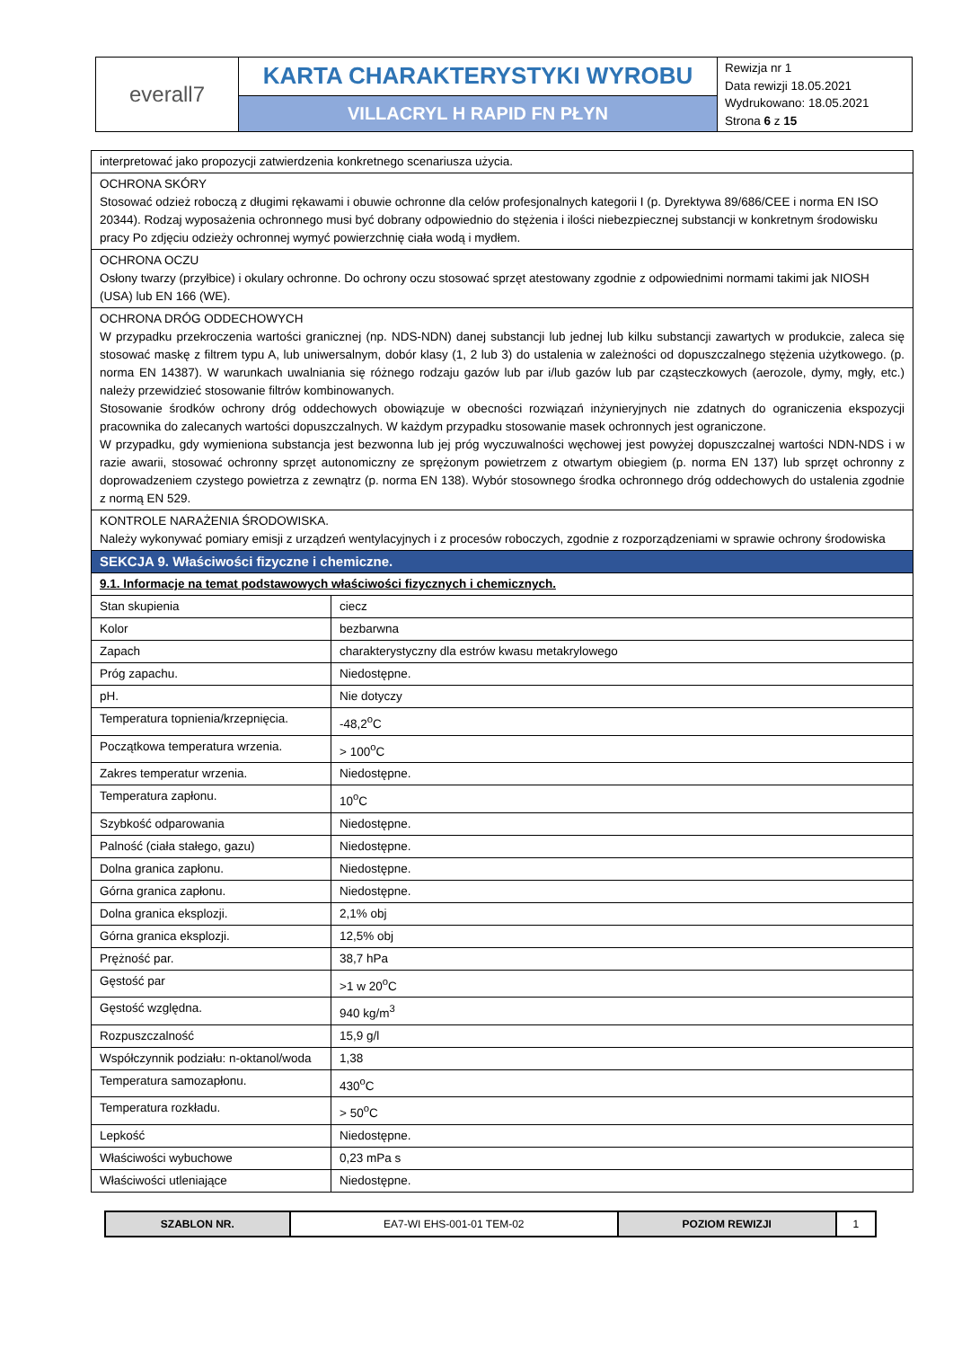| everall7 | KARTA CHARAKTERYSTYKI WYROBU | Rewizja nr 1 Data rewizji 18.05.2021 Wydrukowano: 18.05.2021 Strona 6 z 15 |
| | VILLACRYL H RAPID FN PŁYN | |
| interpretować jako propozycji zatwierdzenia konkretnego scenariusza użycia. | |
| OCHRONA SKÓRY Stosować odzież roboczą z długimi rękawami i obuwie ochronne dla celów profesjonalnych kategorii I (p. Dyrektywa 89/686/CEE i norma EN ISO 20344). Rodzaj wyposażenia ochronnego musi być dobrany odpowiednio do stężenia i ilości niebezpiecznej substancji w konkretnym środowisku pracy Po zdjęciu odzieży ochronnej wymyć powierzchnię ciała wodą i mydłem. | |
| OCHRONA OCZU Osłony twarzy (przyłbice) i okulary ochronne. Do ochrony oczu stosować sprzęt atestowany zgodnie z odpowiednimi normami takimi jak NIOSH (USA) lub EN 166 (WE). | |
| OCHRONA DRÓG ODDECHOWYCH W przypadku przekroczenia wartości granicznej (np. NDS-NDN) danej substancji lub jednej lub kilku substancji zawartych w produkcie, zaleca się stosować maskę z filtrem typu A, lub uniwersalnym, dobór klasy (1, 2 lub 3) do ustalenia w zależności od dopuszczalnego stężenia użytkowego. (p. norma EN 14387). W warunkach uwalniania się różnego rodzaju gazów lub par i/lub gazów lub par cząsteczkowych (aerozole, dymy, mgły, etc.) należy przewidzieć stosowanie filtrów kombinowanych. Stosowanie środków ochrony dróg oddechowych obowiązuje w obecności rozwiązań inżynieryjnych nie zdatnych do ograniczenia ekspozycji pracownika do zalecanych wartości dopuszczalnych. W każdym przypadku stosowanie masek ochronnych jest ograniczone. W przypadku, gdy wymieniona substancja jest bezwonna lub jej próg wyczuwalności węchowej jest powyżej dopuszczalnej wartości NDN-NDS i w razie awarii, stosować ochronny sprzęt autonomiczny ze sprężonym powietrzem z otwartym obiegiem (p. norma EN 137) lub sprzęt ochronny z doprowadzeniem czystego powietrza z zewnątrz (p. norma EN 138). Wybór stosownego środka ochronnego dróg oddechowych do ustalenia zgodnie z normą EN 529. | |
| KONTROLE NARAŻENIA ŚRODOWISKA. Należy wykonywać pomiary emisji z urządzeń wentylacyjnych i z procesów roboczych, zgodnie z rozporządzeniami w sprawie ochrony środowiska | |
| SEKCJA 9. Właściwości fizyczne i chemiczne. | |
| 9.1. Informacje na temat podstawowych właściwości fizycznych i chemicznych. | |
| Stan skupienia | ciecz |
| Kolor | bezbarwna |
| Zapach | charakterystyczny dla estrów kwasu metakrylowego |
| Próg zapachu. | Niedostępne. |
| pH. | Nie dotyczy |
| Temperatura topnienia/krzepnięcia. | -48,2<sup>o</sup>C |
| Początkowa temperatura wrzenia. | > 100<sup>o</sup>C |
| Zakres temperatur wrzenia. | Niedostępne. |
| Temperatura zapłonu. | 10<sup>o</sup>C |
| Szybkość odparowania | Niedostępne. |
| Palność (ciała stałego, gazu) | Niedostępne. |
| Dolna granica zapłonu. | Niedostępne. |
| Górna granica zapłonu. | Niedostępne. |
| Dolna granica eksplozji. | 2,1% obj |
| Górna granica eksplozji. | 12,5% obj |
| Prężność par. | 38,7 hPa |
| Gęstość par | >1 w 20<sup>o</sup>C |
| Gęstość względna. | 940 kg/m<sup>3</sup> |
| Rozpuszczalność | 15,9 g/l |
| Współczynnik podziału: n-oktanol/woda | 1,38 |
| Temperatura samozapłonu. | 430<sup>o</sup>C |
| Temperatura rozkładu. | > 50<sup>o</sup>C |
| Lepkość | Niedostępne. |
| Właściwości wybuchowe | 0,23 mPa s |
| Właściwości utleniające | Niedostępne. |
| SZABLON NR. | EA7-WI EHS-001-01 TEM-02 | POZIOM REWIZJI | 1 |